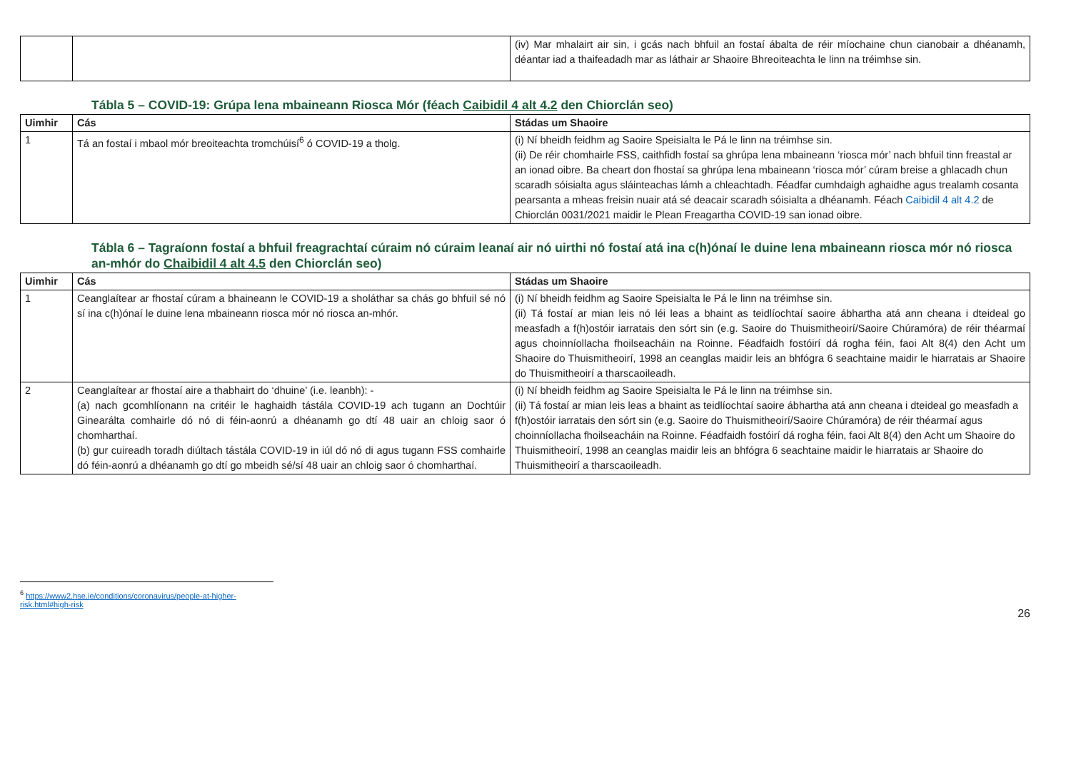| | | (iv) Mar mhalairt air sin, i gcás nach bhfuil an fostaí ábalta de réir míochaine chun cianobair a dhéanamh, déantar iad a thaifeadadh mar as láthair ar Shaoire Bhreoiteachta le linn na tréimhse sin. |
Tábla 5 – COVID-19: Grúpa lena mbaineann Riosca Mór (féach Caibidil 4 alt 4.2 den Chiorclán seo)
| Uimhir | Cás | Stádas um Shaoire |
| --- | --- | --- |
| 1 | Tá an fostaí i mbaol mór breoiteachta tromchúisí<sup>6</sup> ó COVID-19 a tholg. | (i) Ní bheidh feidhm ag Saoire Speisialta le Pá le linn na tréimhse sin. (ii) De réir chomhairle FSS, caithfidh fostaí sa ghrúpa lena mbaineann ‘riosca mór’ nach bhfuil tinn freastal ar an ionad oibre. Ba cheart don fhostaí sa ghrúpa lena mbaineann ‘riosca mór’ cúram breise a ghlacadh chun scaradh sóisialta agus sláinteachas lámh a chleachtadh. Féadfar cumhdaigh aghaidhe agus trealamh cosanta pearsanta a mheas freisin nuair atá sé deacair scaradh sóisialta a dhéanamh. Féach Caibidil 4 alt 4.2 de Chiorclán 0031/2021 maidir le Plean Freagartha COVID-19 san ionad oibre. |
Tábla 6 – Tagraíonn fostaí a bhfuil freagrachtaí cúraim nó cúraim leanaí air nó uirthi nó fostaí atá ina c(h)ónaí le duine lena mbaineann riosca mór nó riosca an-mhór do Chaibidil 4 alt 4.5 den Chiorclán seo)
| Uimhir | Cás | Stádas um Shaoire |
| --- | --- | --- |
| 1 | Ceanglaítear ar fhostaí cúram a bhaineann le COVID-19 a sholáthar sa chás go bhfuil sé nó sí ina c(h)ónaí le duine lena mbaineann riosca mór nó riosca an-mhór. | (i) Ní bheidh feidhm ag Saoire Speisialta le Pá le linn na tréimhse sin. (ii) Tá fostaí ar mian leis nó léi leas a bhaint as teidlíochtaí saoire ábhartha atá ann cheana i dteideal go measfadh a f(h)ostóir iarratais den sórt sin (e.g. Saoire do Thuismitheoirí/Saoire Chúramóra) de réir théarmaí agus choinníollacha fhoilseacháin na Roinne. Féadfaidh fostóirí dá rogha féin, faoi Alt 8(4) den Acht um Shaoire do Thuismitheoirí, 1998 an ceanglas maidir leis an bhfógra 6 seachtaine maidir le hiarratais ar Shaoire do Thuismitheoirí a tharscaoileadh. |
| 2 | Ceanglaítear ar fhostaí aire a thabhairt do ‘dhuine’ (i.e. leanbh): - (a) nach gcomhlíonann na critéir le haghaidh tástála COVID-19 ach tugann an Dochtúir Ginearálta comhairle dó nó di féin-aonrú a dhéanamh go dtí 48 uair an chloig saor ó chomharthaí. (b) gur cuireadh toradh diúltach tástála COVID-19 in iúl dó nó di agus tugann FSS comhairle dó féin-aonrú a dhéanamh go dtí go mbeidh sé/sí 48 uair an chloig saor ó chomharthaí. | (i) Ní bheidh feidhm ag Saoire Speisialta le Pá le linn na tréimhse sin. (ii) Tá fostaí ar mian leis leas a bhaint as teidlíochtaí saoire ábhartha atá ann cheana i dteideal go measfadh a f(h)ostóir iarratais den sórt sin (e.g. Saoire do Thuismitheoirí/Saoire Chúramóra) de réir théarmaí agus choinníollacha fhoilseacháin na Roinne. Féadfaidh fostóirí dá rogha féin, faoi Alt 8(4) den Acht um Shaoire do Thuismitheoirí, 1998 an ceanglas maidir leis an bhfógra 6 seachtaine maidir le hiarratais ar Shaoire do Thuismitheoirí a tharscaoileadh. |
<sup>6</sup> https://www2.hse.ie/conditions/coronavirus/people-at-higher-risk.html#high-risk
26